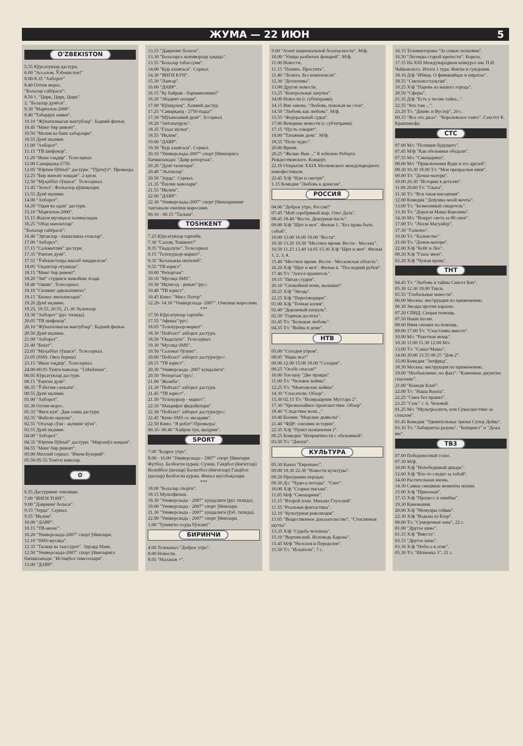ЖУМА — 22 ИЮН 5
O'ZBEKISTON
5.55 Кўрсатувлар дастури.
6.00 "Ассалом, Ўзбекистон!"
8.00-8.35 "Ахборот".
8.40 Олтин мерос.
"Болалар сайёраси":
8.50 1. "Цирк, Цирк, Цирк".
2. "Болалар дунёси".
9.30 "Марғилон-2000".
9.40 "Табаррук замин".
10.10 "Жўнатилмаган мактублар". Бадиий фильм.
10.45 "Минг бир ривоят".
10.50 "Молия ва банк хабарлари".
10.55 Дунё иқлими.
11.00 "Ахборот".
11.15 "ТВ шифокор".
11.20 "Икки тақдир". Телесериал.
12.00 Самарқанд-2750.
12.05 "Юртим бўйлаб" дастури: "Тўрткўл". Премьера.
12.25 "Бир жиноят изидан". 2-қисм.
12.50 "Муҳаббат гўшаси". Телесериал.
13.45 "Зилол". Фольклор қўшиқлари.
13.55 Дунё иқлими.
14.00 "Ахборот".
14.20 "Одам ва одам" дастури.
15.10 "Марғилон-2000".
15.15 Жаҳон мусиқаси хазинасидан.
16.25 "Обод манзиллар".
"Болалар сайёраси":
16.40 "Эртаклар - яхшиликка етаклар".
17.00 "Ахборот".
17.15 "Саломатлик" дастури.
17.35 "Рангин дунё".
17.55 "Ўзбекистонда ишлаб чиқарилган".
18.05 "Оҳанглар оғушида".
18.15 "Минг бир ривоят".
18.20 "Зиё" студияси намойиш этади.
18.40 "Ошин". Телесериал.
19.10 "Сизнинг адвокатингиз".
19.15 "Бизнес янгиликлари".
19.20 Дунё иқлими.
19.25, 19.55, 20.55, 21.30 Эълонлар.
19.30 "Ахборот" (рус тилида).
20.05 "ТВ шифокор".
20.10 "Жўнатилмаган мактублар". Бадиий фильм.
20.50 Дунё иқлими.
21.00 "Ахборот".
21.40 "Бекат".
22.05 "Муҳаббат гўшаси". Телесериал.
23.05 (SMS. Овоз бериш)
23.15 "Икки тақдир". Телесериал.
24.00-00.05 Тунги наволар. "Uzbekistan".
00.05 Кўрсатувлар дастури.
00.15 "Рангин дунё".
00.35 "Ўзбегим санъати".
00.55 Дунё иқлими.
01.00 "Ахборот".
01.30 Олтин мерос.
01.35 "Янги кун". Дам олиш дастури.
02.35 "Файзли ошхона".
02.55 "Оталар сўзи - ақлнинг кўзи".
03.55 Дунё иқлими.
04.00 "Ахборот".
04.35 "Юртим бўйлаб" дастури: "Мирзачўл изидан".
04.55 "Минг бир ривоят".
05.00 Миллий сериал: "Имом Бухорий".
05.50-05.55 Тонгги наволар.
✿
6.55 Дастурнинг очилиши.
7.00 "ЯНГИ ТОНГ".
9.00 "Даврнинг боласи".
9.15 "Зерда". Сериал.
9.55 "Иқлим".
10.00 "ДАВР".
10.15 "ТВ-анонс".
10.20 "Универсиада-2007" спорт ўйинлари.
12.10 "SMS-мусиқа".
12.35 "Тасвир ва таассурот". Эдуард Мане.
12.50 "Универсиада-2007" спорт ўйинларига бағишланади: "Истиқбол тимсоллари".
13.00 "ДАВР".
13.15 "Даврнинг боласи".
13.30 "Болаларга жониворлар ҳақида".
13.55 "Болалар табассуми".
14.00 "Қор аланғаси". Сериал.
14.30 "ЯНГИ КУН".
15.30 "Лангар".
16.00 "ДАВР".
16.15 "Бу байрам - барчамизники!"
16.20 "Абадият онлари".
17.00 "Кўшқулоқ". Хажвий дастур.
17.25 "Самарқанд - 2750 ёшда!"
17.30 "Мўъжизавий дунё". Х/сериал.
18.20 "Автопатруль".
18.35 "Ғазал мулки".
18.55 "Иқлим".
19.00 "ДАВР".
19.30 "Қор аланғаси". Сериал.
20.10 "Универсиада-2007" спорт ўйинларига бағишланади: "Давр-репортаж".
20.20 "Дунё таомлари".
20.40 "Эълонлар".
20.50 "Зерда". Сериал.
21.35 "Ёшлик наволари".
21.55 "Иқлим".
22.00 "ДАВР".
22.30 "Универсиада-2007" спорт ўйинларининг тантанали очилиш маросими.
00.10 - 00.15 "Таскин".
TOSHKENT
7.25 Кўрсатувлар тартиби.
7.30 "Салом, Тошкент!"
8.35 "Гвадалупе". Телесериал.
9.15 "Телекурьер-маркет".
9.35 "Келажакка интилиб".
9.55 "ТВ юрист".
10.00 "Репортаж".
10.10 "Мусиқа SMS".
10.30 "Иқтисод - ревью"/рус/.
10.40 "ТВ юрист".
10.45 Кино: "Мисс Потер".
12.20- 14.10 "Универсиада -2007". Очилиш маросими.
***
17.50 Кўрсатувлар тартиби.
17.55 "Афиша"/рус/.
18.05 "Телекурьер-маркет".
18.30 "Пойтахт" ахборот дастури.
18.50 "Гвадалупе". Телесериал.
19.30 "Мусиқа SMS".
19.50 "Саломат бўлинг".
20.00 "Пойтахт" ахборот дастури/рус/.
20.15 "ТВ юрист".
20.30 "Универсиада -2007 кундалиги".
20.50 "Репортаж"/рус/.
21.00 "Жозиба".
21.30 "Пойтахт" ахборот дастури.
21.45 "ТВ юрист".
21.50 "Телекурьер - маркет".
22.10 "Маърифат фидойилари".
22.30 "Пойтахт" ахборот дастури/рус/.
22.45 "Кино SMS со звездами".
22.50 Кино: "Я робот"/Премьера/.
00.35- 00.40 "Хайрли тун, шаҳрим".
SPORT
7.00 "Бодрое утро".
8.00 - 16.00 "Универсиада - 2007" спорт ўйинлари: Футбол. Белбоғли кураш. Сузиш. Гандбол (йигитлар) Волейбол (қизлар) Баскетбол (йигитлар) Гандбол (қизлар) Белбоғли кураш. Финал мусобақалари.
***
18.00 "Болалар спорти".
18.15 Мультфильм.
18.30 "Универсиада - 2007" кундалиги (рус тилида).
19.00 "Универсиада - 2007" спорт ўйинлари.
21.30 "Универсиада - 2007" кундалиги (ўзб. тилида).
22.00 "Универсиада - 2007" спорт ўйинлари.
1.00 "Тунингиз осуда бўлсин!"
БИРИНЧИ
4.00 Телеканал "Доброе утро".
8.00 Новости.
8.05 "Малахов +".
9.00 "Агент национальной безопасности". М/ф.
10.00 "Улицы разбитых фонарей". М/ф.
11.00 Новости.
11.15 "Понять. Простить".
11.40 "Лолита. Без комплексов".
12.30 "Детективы".
13.00 Другие новости.
13.25 "Контрольная закупка".
14.00 Новости (с субтитрами).
14.15 Вне закона. "Любовь, похожая на стон".
14.50 "Любовь как любовь". М/ф.
15.55 "Федеральный судья".
17.00 Вечерние новости (с субтитрами).
17.15 "Пусть говорят".
18.00 "Татьянин день". М/ф.
18.55 "Поле чудес".
20.00 Время.
20.25 "Желаю Вам ..." К юбилею Роберта Рождественского. Концерт.
22.10 Открытие XXIX Московского международного кинофестиваля.
22.45 Х/ф "Иди и смотри".
1.15 Комедия "Любовь к деньгам".
РОССИЯ
04.00 "Доброе утро, Россия!"
07.45 "Мой серебряный шар. Олег Даль".
08.45 18.40 "Вести. Дежурная часть".
09.00 Х/ф "Щит и меч". Фильм 1. "Без права быть собой".
10.00 13.00 16.00 19.00 "Вести".
10.30 13.20 19.50 "Местное время. Вести - Москва".
10.50 11.25 13.40 14.05 15.30 Х/ф "Щит и меч". Фильм 1, 2, 3, 4.
15.40 "Местное время. Вести - Московская область".
16.20 Х/ф "Щит и меч". Фильм 4. "Последний рубеж".
17.40 Т/с "Ангел-хранитель".
19.15 "Пятая студия".
20.10 "Спокойной ночи, малыши!"
20.25 Х/ф "Звезда".
22.25 Х/ф "Переговорщик".
01.00 Х/ф "Точная копия".
02.40 "Дорожный патруль".
02.50 "Горячая десятка".
03.45 Т/с "Большая любовь".
04.35 Т/с "Война в доме".
НТВ
05.00 "Сегодня утром".
08.05 "Наше все!"
09.00 12.00 15.00 18.00 "Сегодня".
09.25 "Особо опасен!"
10.00 Ток-шоу "Две правды".
11.00 Т/с "Человек войны".
12.25 Т/с "Ментовские войны".
14.30 "Спасатели. Обзор".
15.30 02.15 Т/с "Возвращение Мухтара 2".
17.30 "Чрезвычайное происшествие. Обзор".
18.40 "Следствие вели..."
19.40 Боевик "Морские дьяволы".
21.40 "ФДР: союзник истории".
22.35 Х/ф "Пункт назначения 2".
00.25 Комедия "Неприятности с обезьянкой".
03.50 Т/с "Джоуи".
КУЛЬТУРА
05.30 Канал "Евроньюс".
09.00 18.30 22.30 "Новости культуры".
09.20 Программа передач.
09.30 Д/с "Чудеса погоды". "Снег".
10.00 Х/ф "Старые письма".
11.05 М/ф "Смешарики".
11.15 "Второй план. Михаил Глузский".
11.55 "Реальная фантастика".
12.10 "Культурная революция".
13.05 "Вещественное доказательство". "Стеклянная шутка".
13.35 Х/ф "Судьба человека".
15.10 "Вертинский. Исповедь Барона".
15.45 М/ф "Нелолея и Переделея".
15.50 Т/с "Искатели", 7 с.
16.15 Телевикторина "За семью печатями".
16.50 "Легенды старой крепости". Корела.
17.15 На XIII Международном конкурсе им. П.И. Чайковского. Итоги 1 тура. Факты и суждения.
18.10 Д/ф "Ибица. О финикийцах и пиратах".
18.55 "Смехоностальгия".
19.25 Х/ф "Парень из нашего города".
20.50 "Сферы".
21.35 Д/ф "Есть у песни тайна...".
22.55 "Кто там ...".
23.20 Т/с "Дживс и Вустер", 20 с.
00.15 "Все это джаз". "Королевское танго". Секстет К. Крапенкофа.
СТС
07.00 М/с "Полиция будущего".
07.45 М/ф "Как обезьянки обедали".
07.55 М/с "Смешарики".
08.00 М/с "Приключения Вуди и его друзей".
08.30 10.30 18.00 Т/с "Моя прекрасная няня".
09.00 Т/с "Дочки-матери".
10.00 20.30 "Истории в деталях".
11.00 20.00 Т/с "Сваха".
11.30 Т/с "Вся такая внезапная".
12.00 Комедия "Девушка моей мечты".
13.00 Т/с "Безмолвный свидетель".
13.30 Т/с "Дорогая Маша Березина".
14.30 М/с "Вокруг света за 80 снов".
17.00 Т/с "Лиззи Магуайер".
17.30 "Галилео".
19.00 Т/с "Каленство".
21.00 Т/с "Дочки-матери".
22.00 Х/ф "Кейт и Лео".
00.20 Х/ф "Глаза змеи".
02.20 Х/ф "Чужая кровь".
ТНТ
04.45 Т/с "Любовь и тайны Сансет Бич".
05.30 12.30 18.00 Такси.
05.55 "Глобальные новости".
06.00 Москва: инструкция по применению.
06.30 Звезды против караоке.
07.20 СПИД. Скорая помощь.
07.50 Наши песни.
08.00 Няня спешит на помощь.
09.00 17.00 Т/с "Счастливы вместе".
10.00 М/с "Ракетная мощь".
10.30 11.00 11.30 12.00 М/с.
13.00 Т/с "Саша+Маша".
14.00 20.00 23.55 00.25 "Дом 2".
15.00 Комедия "Зигфрид".
18.30 Москва: инструкция по применению.
19.00 "Необъяснимо, но факт". "Каменные джунгли: спасение".
21.00 "Комеди Клаб".
22.00 Т/с "Наша Russia".
22.25 "Смех без правил".
23.25 "Секс" с А. Чеховой.
01.25 М/с "Мультреалити, или Сумасшествие за стеклом".
01.45 Комедия "Удивительные трюки Супер Дейва".
03.30 Т/с "Лабиринты разума". "Копирист" и "Дежа вю".
ТВ3
07.00 Победоносный голос.
07.30 М/ф.
10.00 Х/ф "Непобедимый дикарь".
12.00 Х/ф "Кто-то следит за тобой".
14.00 Растительная жизнь.
14.30 Самые смешные моменты жизни.
15.00 Х/ф "Приезжая".
17.15 Х/ф "Процесс и ошибка".
19.30 Киномания.
20.00 Х/ф "Мемуары гейши".
22.30 Х/ф "Ведьма из Блэр".
00.00 Т/с "Сумеречная зона", 22 с.
01.00 "Другое кино".
01.15 Х/ф "Вместе".
03.15 "Другое кино".
03.30 Х/ф "Небеса в огне".
05.30 Т/с "Шпионка 3", 21 с.